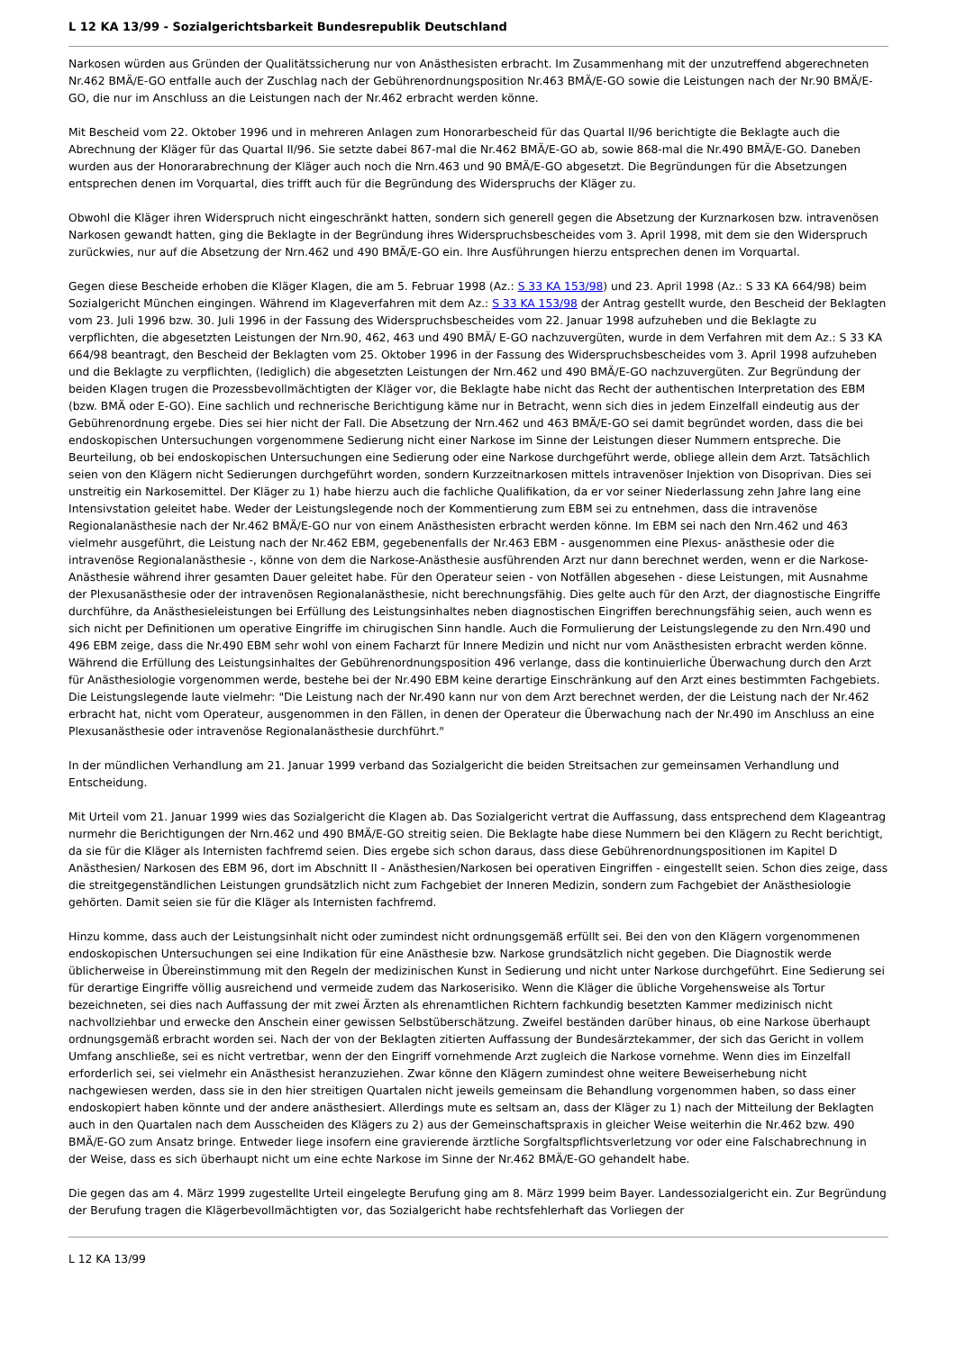L 12 KA 13/99 - Sozialgerichtsbarkeit Bundesrepublik Deutschland
Narkosen würden aus Gründen der Qualitätssicherung nur von Anästhesisten erbracht. Im Zusammenhang mit der unzutreffend abgerechneten Nr.462 BMÄ/E-GO entfalle auch der Zuschlag nach der Gebührenordnungsposition Nr.463 BMÄ/E-GO sowie die Leistungen nach der Nr.90 BMÄ/E-GO, die nur im Anschluss an die Leistungen nach der Nr.462 erbracht werden könne.
Mit Bescheid vom 22. Oktober 1996 und in mehreren Anlagen zum Honorarbescheid für das Quartal II/96 berichtigte die Beklagte auch die Abrechnung der Kläger für das Quartal II/96. Sie setzte dabei 867-mal die Nr.462 BMÄ/E-GO ab, sowie 868-mal die Nr.490 BMÄ/E-GO. Daneben wurden aus der Honorarabrechnung der Kläger auch noch die Nrn.463 und 90 BMÄ/E-GO abgesetzt. Die Begründungen für die Absetzungen entsprechen denen im Vorquartal, dies trifft auch für die Begründung des Widerspruchs der Kläger zu.
Obwohl die Kläger ihren Widerspruch nicht eingeschränkt hatten, sondern sich generell gegen die Absetzung der Kurznarkosen bzw. intravenösen Narkosen gewandt hatten, ging die Beklagte in der Begründung ihres Widerspruchsbescheides vom 3. April 1998, mit dem sie den Widerspruch zurückwies, nur auf die Absetzung der Nrn.462 und 490 BMÄ/E-GO ein. Ihre Ausführungen hierzu entsprechen denen im Vorquartal.
Gegen diese Bescheide erhoben die Kläger Klagen, die am 5. Februar 1998 (Az.: S 33 KA 153/98) und 23. April 1998 (Az.: S 33 KA 664/98) beim Sozialgericht München eingingen. Während im Klageverfahren mit dem Az.: S 33 KA 153/98 der Antrag gestellt wurde, den Bescheid der Beklagten vom 23. Juli 1996 bzw. 30. Juli 1996 in der Fassung des Widerspruchsbescheides vom 22. Januar 1998 aufzuheben und die Beklagte zu verpflichten, die abgesetzten Leistungen der Nrn.90, 462, 463 und 490 BMÄ/ E-GO nachzuvergüten, wurde in dem Verfahren mit dem Az.: S 33 KA 664/98 beantragt, den Bescheid der Beklagten vom 25. Oktober 1996 in der Fassung des Widerspruchsbescheides vom 3. April 1998 aufzuheben und die Beklagte zu verpflichten, (lediglich) die abgesetzten Leistungen der Nrn.462 und 490 BMÄ/E-GO nachzuvergüten. Zur Begründung der beiden Klagen trugen die Prozessbevollmächtigten der Kläger vor, die Beklagte habe nicht das Recht der authentischen Interpretation des EBM (bzw. BMÄ oder E-GO). Eine sachlich und rechnerische Berichtigung käme nur in Betracht, wenn sich dies in jedem Einzelfall eindeutig aus der Gebührenordnung ergebe. Dies sei hier nicht der Fall. Die Absetzung der Nrn.462 und 463 BMÄ/E-GO sei damit begründet worden, dass die bei endoskopischen Untersuchungen vorgenommene Sedierung nicht einer Narkose im Sinne der Leistungen dieser Nummern entspreche. Die Beurteilung, ob bei endoskopischen Untersuchungen eine Sedierung oder eine Narkose durchgeführt werde, obliege allein dem Arzt. Tatsächlich seien von den Klägern nicht Sedierungen durchgeführt worden, sondern Kurzzeitnarkosen mittels intravenöser Injektion von Disoprivan. Dies sei unstreitig ein Narkosemittel. Der Kläger zu 1) habe hierzu auch die fachliche Qualifikation, da er vor seiner Niederlassung zehn Jahre lang eine Intensivstation geleitet habe. Weder der Leistungslegende noch der Kommentierung zum EBM sei zu entnehmen, dass die intravenöse Regionalanästhesie nach der Nr.462 BMÄ/E-GO nur von einem Anästhesisten erbracht werden könne. Im EBM sei nach den Nrn.462 und 463 vielmehr ausgeführt, die Leistung nach der Nr.462 EBM, gegebenenfalls der Nr.463 EBM - ausgenommen eine Plexus- anästhesie oder die intravenöse Regionalanästhesie -, könne von dem die Narkose-Anästhesie ausführenden Arzt nur dann berechnet werden, wenn er die Narkose-Anästhesie während ihrer gesamten Dauer geleitet habe. Für den Operateur seien - von Notfällen abgesehen - diese Leistungen, mit Ausnahme der Plexusanästhesie oder der intravenösen Regionalanästhesie, nicht berechnungsfähig. Dies gelte auch für den Arzt, der diagnostische Eingriffe durchführe, da Anästhesieleistungen bei Erfüllung des Leistungsinhaltes neben diagnostischen Eingriffen berechnungsfähig seien, auch wenn es sich nicht per Definitionen um operative Eingriffe im chirugischen Sinn handle. Auch die Formulierung der Leistungslegende zu den Nrn.490 und 496 EBM zeige, dass die Nr.490 EBM sehr wohl von einem Facharzt für Innere Medizin und nicht nur vom Anästhesisten erbracht werden könne. Während die Erfüllung des Leistungsinhaltes der Gebührenordnungsposition 496 verlange, dass die kontinuierliche Überwachung durch den Arzt für Anästhesiologie vorgenommen werde, bestehe bei der Nr.490 EBM keine derartige Einschränkung auf den Arzt eines bestimmten Fachgebiets. Die Leistungslegende laute vielmehr: "Die Leistung nach der Nr.490 kann nur von dem Arzt berechnet werden, der die Leistung nach der Nr.462 erbracht hat, nicht vom Operateur, ausgenommen in den Fällen, in denen der Operateur die Überwachung nach der Nr.490 im Anschluss an eine Plexusanästhesie oder intravenöse Regionalanästhesie durchführt."
In der mündlichen Verhandlung am 21. Januar 1999 verband das Sozialgericht die beiden Streitsachen zur gemeinsamen Verhandlung und Entscheidung.
Mit Urteil vom 21. Januar 1999 wies das Sozialgericht die Klagen ab. Das Sozialgericht vertrat die Auffassung, dass entsprechend dem Klageantrag nurmehr die Berichtigungen der Nrn.462 und 490 BMÄ/E-GO streitig seien. Die Beklagte habe diese Nummern bei den Klägern zu Recht berichtigt, da sie für die Kläger als Internisten fachfremd seien. Dies ergebe sich schon daraus, dass diese Gebührenordnungspositionen im Kapitel D Anästhesien/ Narkosen des EBM 96, dort im Abschnitt II - Anästhesien/Narkosen bei operativen Eingriffen - eingestellt seien. Schon dies zeige, dass die streitgegenständlichen Leistungen grundsätzlich nicht zum Fachgebiet der Inneren Medizin, sondern zum Fachgebiet der Anästhesiologie gehörten. Damit seien sie für die Kläger als Internisten fachfremd.
Hinzu komme, dass auch der Leistungsinhalt nicht oder zumindest nicht ordnungsgemäß erfüllt sei. Bei den von den Klägern vorgenommenen endoskopischen Untersuchungen sei eine Indikation für eine Anästhesie bzw. Narkose grundsätzlich nicht gegeben. Die Diagnostik werde üblicherweise in Übereinstimmung mit den Regeln der medizinischen Kunst in Sedierung und nicht unter Narkose durchgeführt. Eine Sedierung sei für derartige Eingriffe völlig ausreichend und vermeide zudem das Narkoserisiko. Wenn die Kläger die übliche Vorgehensweise als Tortur bezeichneten, sei dies nach Auffassung der mit zwei Ärzten als ehrenamtlichen Richtern fachkundig besetzten Kammer medizinisch nicht nachvollziehbar und erwecke den Anschein einer gewissen Selbstüberschätzung. Zweifel beständen darüber hinaus, ob eine Narkose überhaupt ordnungsgemäß erbracht worden sei. Nach der von der Beklagten zitierten Auffassung der Bundesärztekammer, der sich das Gericht in vollem Umfang anschließe, sei es nicht vertretbar, wenn der den Eingriff vornehmende Arzt zugleich die Narkose vornehme. Wenn dies im Einzelfall erforderlich sei, sei vielmehr ein Anästhesist heranzuziehen. Zwar könne den Klägern zumindest ohne weitere Beweiserhebung nicht nachgewiesen werden, dass sie in den hier streitigen Quartalen nicht jeweils gemeinsam die Behandlung vorgenommen haben, so dass einer endoskopiert haben könnte und der andere anästhesiert. Allerdings mute es seltsam an, dass der Kläger zu 1) nach der Mitteilung der Beklagten auch in den Quartalen nach dem Ausscheiden des Klägers zu 2) aus der Gemeinschaftspraxis in gleicher Weise weiterhin die Nr.462 bzw. 490 BMÄ/E-GO zum Ansatz bringe. Entweder liege insofern eine gravierende ärztliche Sorgfaltspflichtsverletzung vor oder eine Falschabrechnung in der Weise, dass es sich überhaupt nicht um eine echte Narkose im Sinne der Nr.462 BMÄ/E-GO gehandelt habe.
Die gegen das am 4. März 1999 zugestellte Urteil eingelegte Berufung ging am 8. März 1999 beim Bayer. Landessozialgericht ein. Zur Begründung der Berufung tragen die Klägerbevollmächtigten vor, das Sozialgericht habe rechtsfehlerhaft das Vorliegen der
L 12 KA 13/99